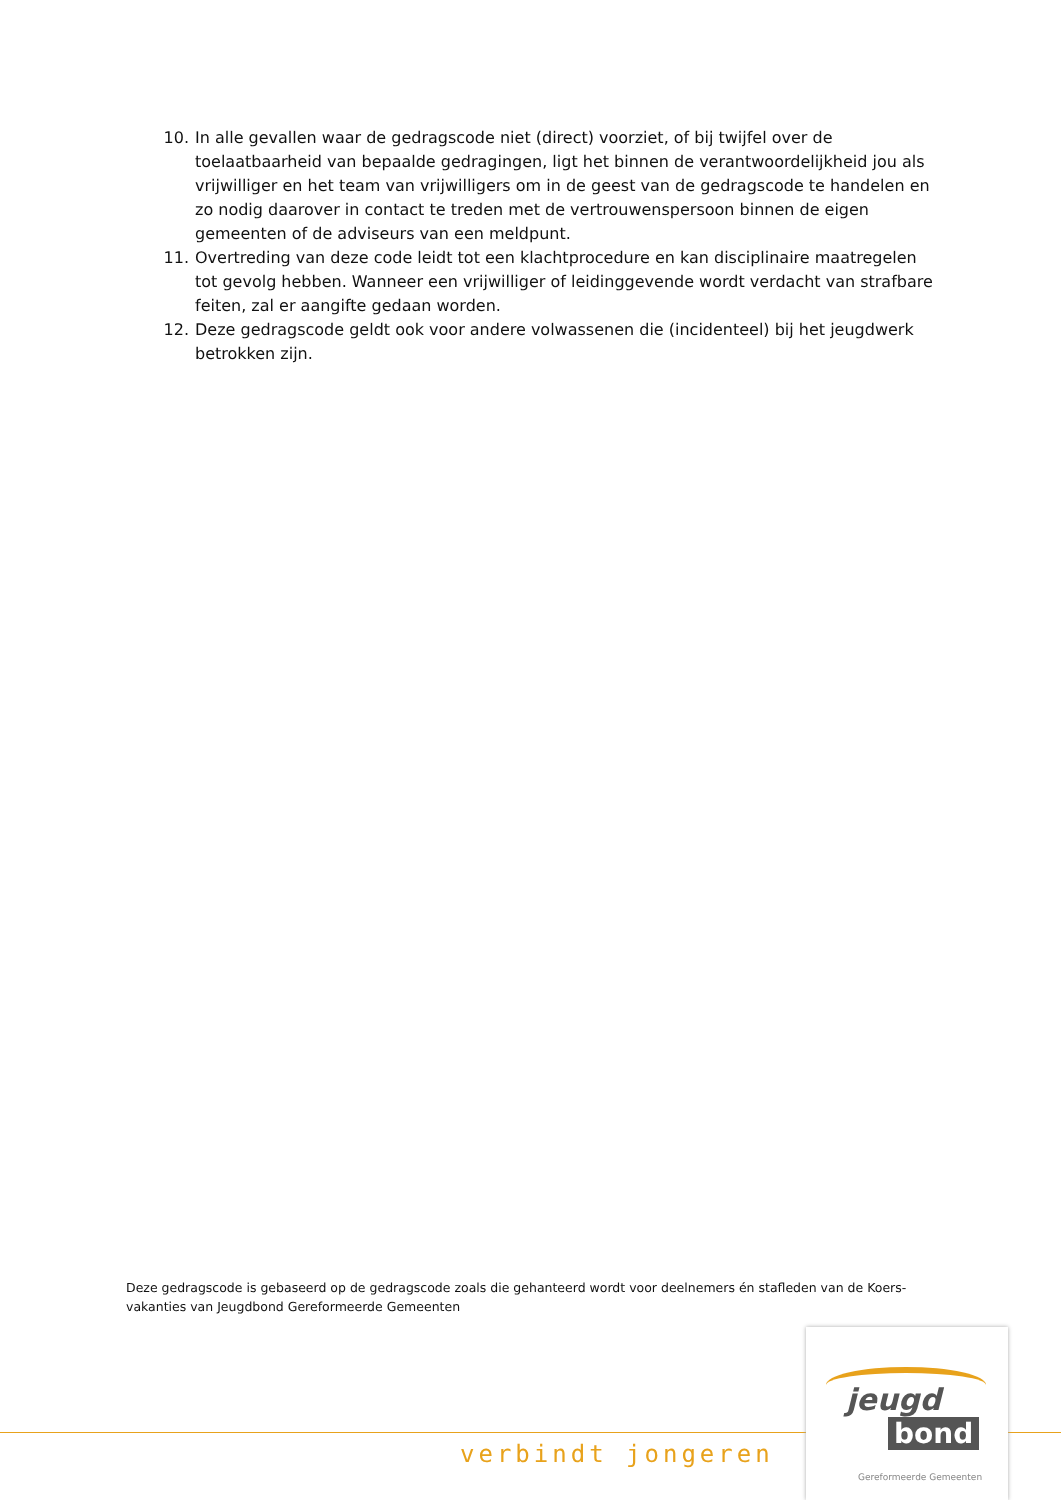10. In alle gevallen waar de gedragscode niet (direct) voorziet, of bij twijfel over de toelaatbaarheid van bepaalde gedragingen, ligt het binnen de verantwoordelijkheid jou als vrijwilliger en het team van vrijwilligers om in de geest van de gedragscode te handelen en zo nodig daarover in contact te treden met de vertrouwenspersoon binnen de eigen gemeenten of de adviseurs van een meldpunt.
11. Overtreding van deze code leidt tot een klachtprocedure en kan disciplinaire maatregelen tot gevolg hebben. Wanneer een vrijwilliger of leidinggevende wordt verdacht van strafbare feiten, zal er aangifte gedaan worden.
12. Deze gedragscode geldt ook voor andere volwassenen die (incidenteel) bij het jeugdwerk betrokken zijn.
Deze gedragscode is gebaseerd op de gedragscode zoals die gehanteerd wordt voor deelnemers én stafleden van de Koers-vakanties van Jeugdbond Gereformeerde Gemeenten
verbindt jongeren
jeugd
bond
Gereformeerde Gemeenten